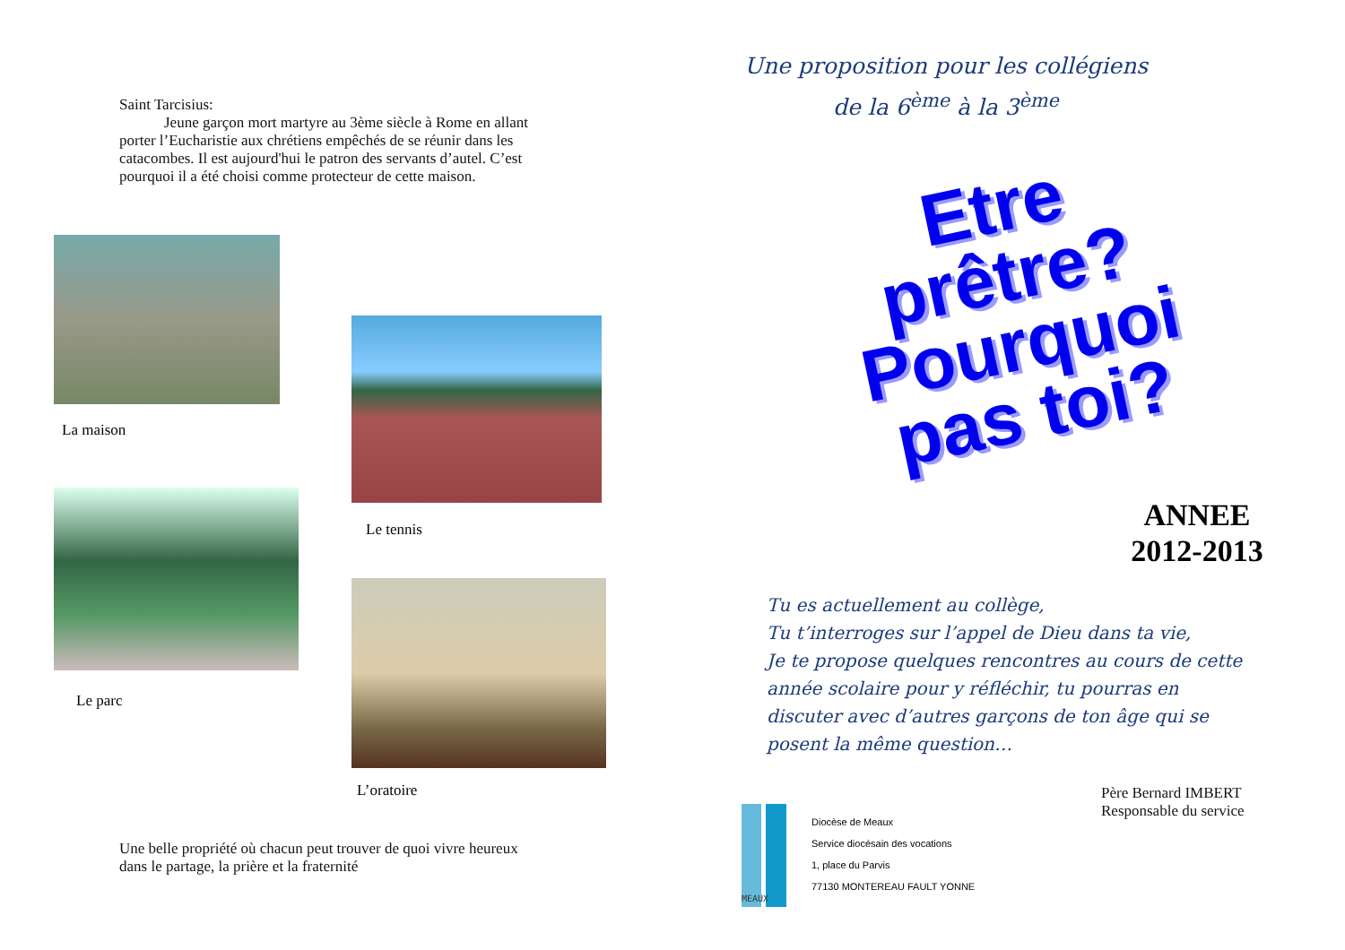Saint Tarcisius:
Jeune garçon mort martyre au 3ème siècle à Rome en allant porter l’Eucharistie aux chrétiens empêchés de se réunir dans les catacombes. Il est aujourd'hui le patron des servants d’autel. C’est pourquoi il a été choisi comme protecteur de cette maison.
La maison
Le tennis
Le parc
L’oratoire
Une belle propriété où chacun peut trouver de quoi vivre heureux dans le partage, la prière et la fraternité
Une proposition pour les collégiens
de la 6<sup>ème</sup> à la 3<sup>ème</sup>
Etre
prêtre?
Pourquoi
pas toi?
ANNEE
2012-2013
Tu es actuellement au collège,
Tu t’interroges sur l’appel de Dieu dans ta vie,
Je te propose quelques rencontres au cours de cette année scolaire pour y réfléchir, tu pourras en discuter avec d’autres garçons de ton âge qui se posent la même question…
Père Bernard IMBERT
Responsable du service
MEAUX
Diocèse de Meaux
Service diocésain des vocations
1, place du Parvis
77130 MONTEREAU FAULT YONNE